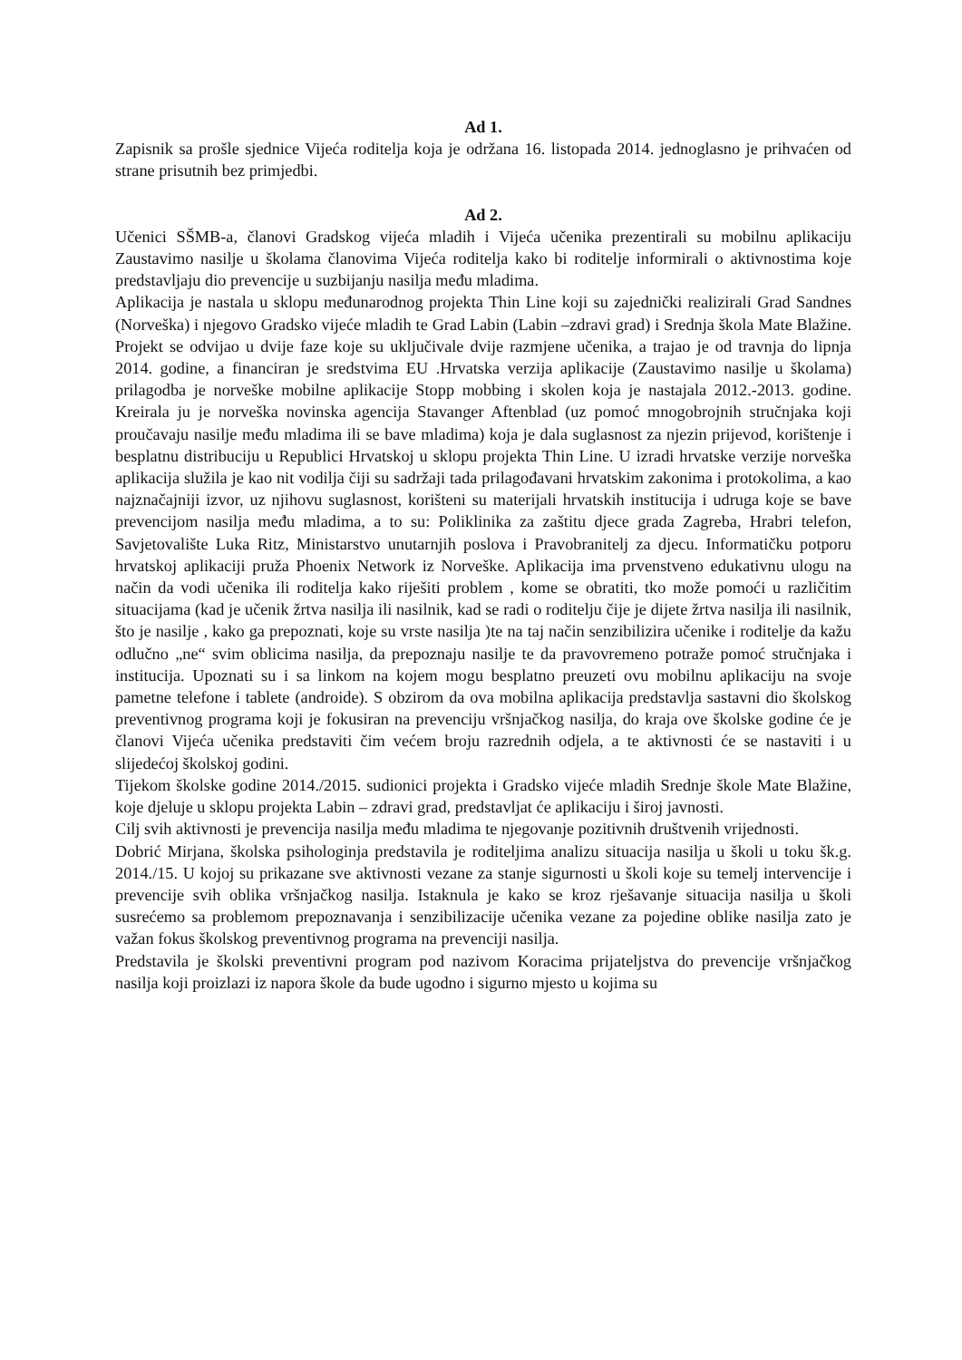Ad 1.
Zapisnik sa prošle sjednice Vijeća roditelja koja je održana 16. listopada 2014. jednoglasno je prihvaćen od strane prisutnih bez primjedbi.
Ad 2.
Učenici SŠMB-a, članovi Gradskog vijeća mladih i Vijeća učenika prezentirali su mobilnu aplikaciju Zaustavimo nasilje u školama članovima Vijeća roditelja kako bi roditelje informirali o aktivnostima koje predstavljaju dio prevencije u suzbijanju nasilja među mladima.
Aplikacija je nastala u sklopu međunarodnog projekta Thin Line koji su zajednički realizirali Grad Sandnes (Norveška) i njegovo Gradsko vijeće mladih te Grad Labin (Labin –zdravi grad) i Srednja škola Mate Blažine. Projekt se odvijao u dvije faze koje su uključivale dvije razmjene učenika, a trajao je od travnja do lipnja 2014. godine, a financiran je sredstvima EU .Hrvatska verzija aplikacije (Zaustavimo nasilje u školama) prilagodba je norveške mobilne aplikacije Stopp mobbing i skolen koja je nastajala 2012.-2013. godine. Kreirala ju je norveška novinska agencija Stavanger Aftenblad (uz pomoć mnogobrojnih stručnjaka koji proučavaju nasilje među mladima ili se bave mladima) koja je dala suglasnost za njezin prijevod, korištenje i besplatnu distribuciju u Republici Hrvatskoj u sklopu projekta Thin Line. U izradi hrvatske verzije norveška aplikacija služila je kao nit vodilja čiji su sadržaji tada prilagođavani hrvatskim zakonima i protokolima, a kao najznačajniji izvor, uz njihovu suglasnost, korišteni su materijali hrvatskih institucija i udruga koje se bave prevencijom nasilja među mladima, a to su: Poliklinika za zaštitu djece grada Zagreba, Hrabri telefon, Savjetovalište Luka Ritz, Ministarstvo unutarnjih poslova i Pravobranitelj za djecu. Informatičku potporu hrvatskoj aplikaciji pruža Phoenix Network iz Norveške. Aplikacija ima prvenstveno edukativnu ulogu na način da vodi učenika ili roditelja kako riješiti problem , kome se obratiti, tko može pomoći u različitim situacijama (kad je učenik žrtva nasilja ili nasilnik, kad se radi o roditelju čije je dijete žrtva nasilja ili nasilnik, što je nasilje , kako ga prepoznati, koje su vrste nasilja )te na taj način senzibilizira učenike i roditelje da kažu odlučno „ne“ svim oblicima nasilja, da prepoznaju nasilje te da pravovremeno potraže pomoć stručnjaka i institucija. Upoznati su i sa linkom na kojem mogu besplatno preuzeti ovu mobilnu aplikaciju na svoje pametne telefone i tablete (androide). S obzirom da ova mobilna aplikacija predstavlja sastavni dio školskog preventivnog programa koji je fokusiran na prevenciju vršnjačkog nasilja, do kraja ove školske godine će je članovi Vijeća učenika predstaviti čim većem broju razrednih odjela, a te aktivnosti će se nastaviti i u slijedećoj školskoj godini.
Tijekom školske godine 2014./2015. sudionici projekta i Gradsko vijeće mladih Srednje škole Mate Blažine, koje djeluje u sklopu projekta Labin – zdravi grad, predstavljat će aplikaciju i široj javnosti.
Cilj svih aktivnosti je prevencija nasilja među mladima te njegovanje pozitivnih društvenih vrijednosti.
Dobrić Mirjana, školska psihologinja predstavila je roditeljima analizu situacija nasilja u školi u toku šk.g. 2014./15. U kojoj su prikazane sve aktivnosti vezane za stanje sigurnosti u školi koje su temelj intervencije i prevencije svih oblika vršnjačkog nasilja. Istaknula je kako se kroz rješavanje situacija nasilja u školi susrećemo sa problemom prepoznavanja i senzibilizacije učenika vezane za pojedine oblike nasilja zato je važan fokus školskog preventivnog programa na prevenciji nasilja.
Predstavila je školski preventivni program pod nazivom Koracima prijateljstva do prevencije vršnjačkog nasilja koji proizlazi iz napora škole da bude ugodno i sigurno mjesto u kojima su